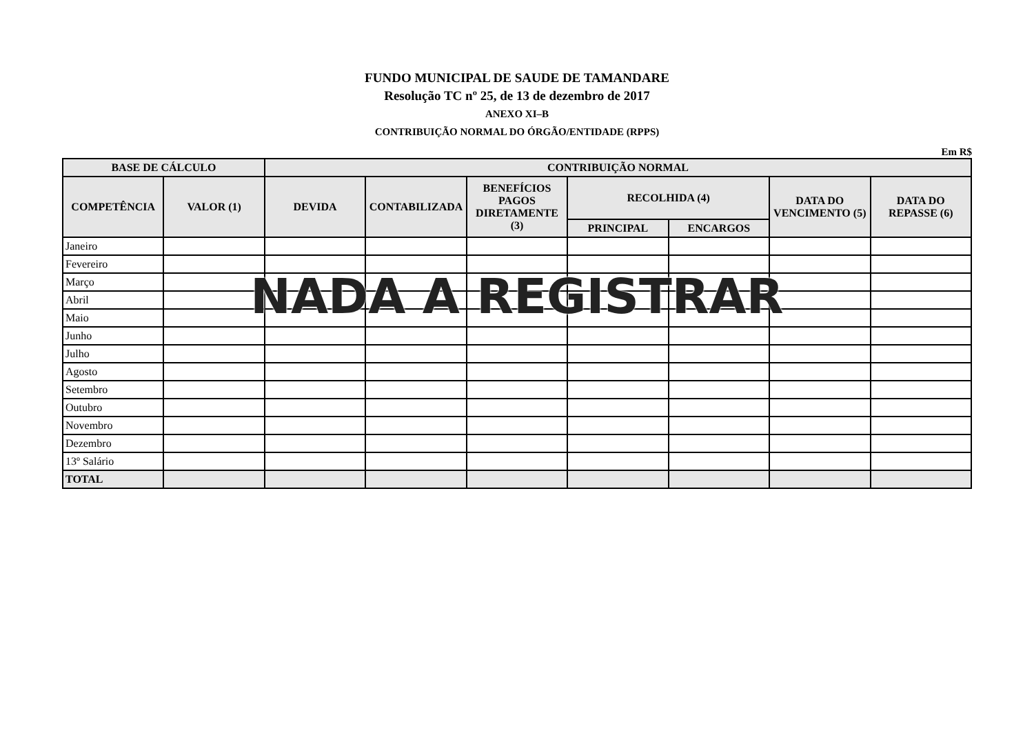FUNDO MUNICIPAL DE SAUDE DE TAMANDARE
Resolução TC nº 25, de 13 de dezembro de 2017
ANEXO XI–B
CONTRIBUIÇÃO NORMAL DO ÓRGÃO/ENTIDADE (RPPS)
Em R$
| BASE DE CÁLCULO | | CONTRIBUIÇÃO NORMAL | | | | | | |
| --- | --- | --- | --- | --- | --- | --- | --- | --- |
| COMPETÊNCIA | VALOR (1) | DEVIDA | CONTABILIZADA | BENEFÍCIOS PAGOS DIRETAMENTE (3) | RECOLHIDA (4) | | DATA DO VENCIMENTO (5) | DATA DO REPASSE (6) |
| | | | | | PRINCIPAL | ENCARGOS | | |
| Janeiro | | | | | | | | |
| Fevereiro | | | | | | | | |
| Março | | | | | | | | |
| Abril | | | | | | | | |
| Maio | | | | | | | | |
| Junho | | | | | | | | |
| Julho | | | | | | | | |
| Agosto | | | | | | | | |
| Setembro | | | | | | | | |
| Outubro | | | | | | | | |
| Novembro | | | | | | | | |
| Dezembro | | | | | | | | |
| 13º Salário | | | | | | | | |
| TOTAL | | | | | | | | |
NADA A REGISTRAR